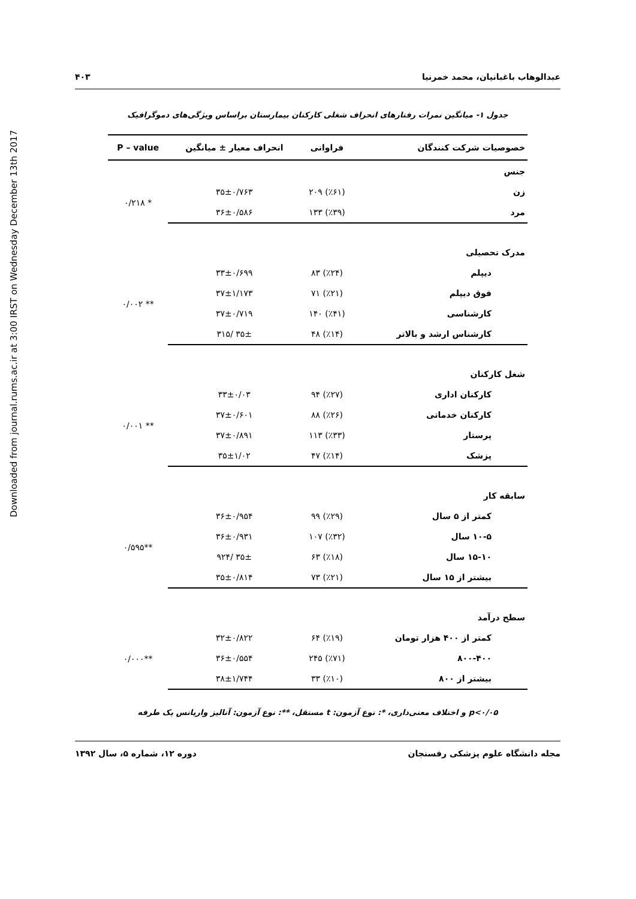Downloaded from journal.rums.ac.ir at 3:00 IRST on Wednesday December 13th 2017
عبدالوهاب باغبانیان، محمد خمرنیا ۴۰۳
جدول ۱- میانگین نمرات رفتارهای انحراف شغلی کارکنان بیمارستان براساس ویژگی‌های دموگرافیک
| خصوصیات شرکت کنندگان | فراوانی | انحراف معیار ± میانگین | P – value |
| --- | --- | --- | --- |
| جنس | | | |
| زن | (٪۶۱) ۲۰۹ | ۳۵±۰/۷۶۳ | * ۰/۲۱۸ |
| مرد | (٪۳۹) ۱۳۳ | ۳۶±۰/۵۸۶ | |
| مدرک تحصیلی | | | |
| دیپلم | (٪۲۴) ۸۳ | ۳۳±۰/۶۹۹ | ** ۰/۰۰۲ |
| فوق دیپلم | (٪۲۱) ۷۱ | ۳۷±۱/۱۷۳ | |
| کارشناسی | (٪۴۱) ۱۴۰ | ۳۷±۰/۷۱۹ | |
| کارشناس ارشد و بالاتر | (٪۱۴) ۴۸ | ۳۵± /۳۱۵ | |
| شغل کارکنان | | | |
| کارکنان اداری | (٪۲۷) ۹۴ | ۳۳±۰/۰۳ | ** ۰/۰۰۱ |
| کارکنان خدماتی | (٪۲۶) ۸۸ | ۳۷±۰/۶۰۱ | |
| پرستار | (٪۳۳) ۱۱۳ | ۳۷±۰/۸۹۱ | |
| پزشک | (٪۱۴) ۴۷ | ۳۵±۱/۰۲ | |
| سابقه کار | | | |
| کمتر از ۵ سال | (٪۲۹) ۹۹ | ۳۶±۰/۹۵۴ | **۰/۵۹۵ |
| ۱۰-۵ سال | (٪۳۲) ۱۰۷ | ۳۶±۰/۹۳۱ | |
| ۱۵-۱۰ سال | (٪۱۸) ۶۳ | ۳۵± /۹۲۴ | |
| بیشتر از ۱۵ سال | (٪۲۱) ۷۳ | ۳۵±۰/۸۱۴ | |
| سطح درآمد | | | |
| کمتر از ۴۰۰ هزار تومان | (٪۱۹) ۶۴ | ۳۲±۰/۸۲۲ | **۰/۰۰۰ |
| ۸۰۰-۴۰۰ | (٪۷۱) ۲۴۵ | ۳۶±۰/۵۵۴ | |
| بیشتر از ۸۰۰ | (٪۱۰) ۳۳ | ۳۸±۱/۷۴۴ | |
p<۰/۰۵ و اختلاف معنی‌داری، *: نوع آزمون: t مستقل، **: نوع آزمون: آنالیز واریانس یک طرفه
مجله دانشگاه علوم پزشکی رفسنجان دوره ۱۲، شماره ۵، سال ۱۳۹۲